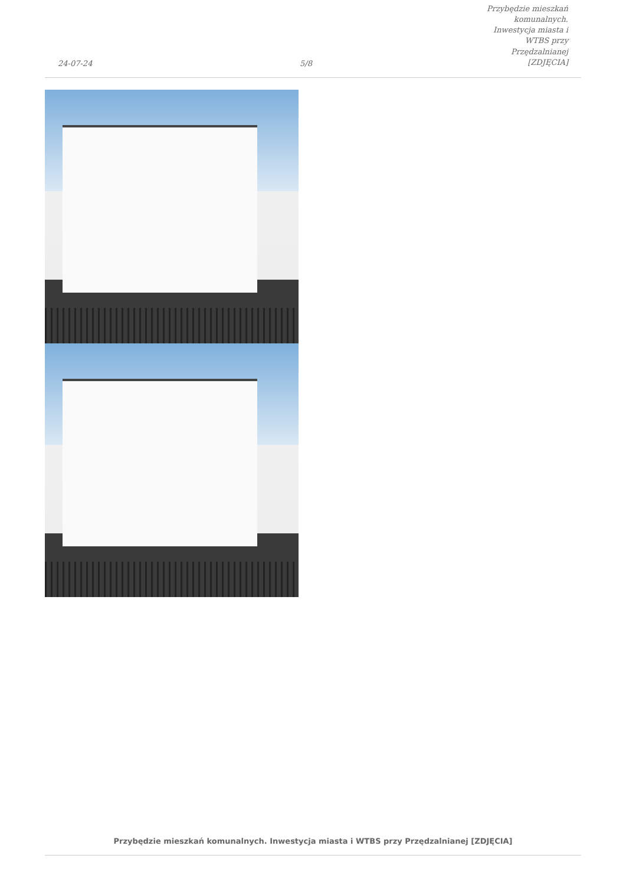24-07-24
5/8
Przybędzie mieszkań komunalnych.
Inwestycja miasta i WTBS przy
Przędzalnianej [ZDJĘCIA]
Przybędzie mieszkań komunalnych. Inwestycja miasta i WTBS przy Przędzalnianej [ZDJĘCIA]